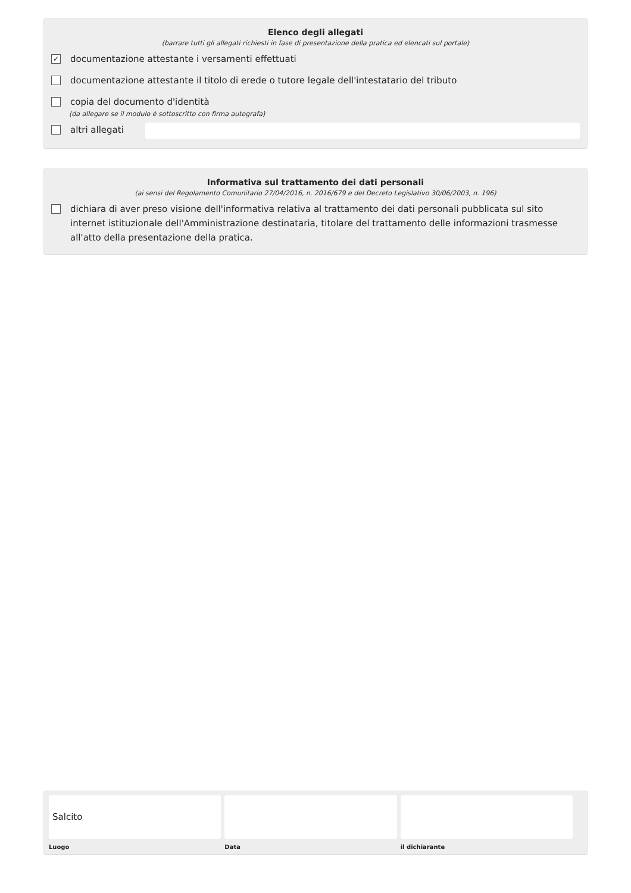Elenco degli allegati
(barrare tutti gli allegati richiesti in fase di presentazione della pratica ed elencati sul portale)
✓ documentazione attestante i versamenti effettuati
documentazione attestante il titolo di erede o tutore legale dell'intestatario del tributo
copia del documento d'identità
(da allegare se il modulo è sottoscritto con firma autografa)
altri allegati
Informativa sul trattamento dei dati personali
(ai sensi del Regolamento Comunitario 27/04/2016, n. 2016/679 e del Decreto Legislativo 30/06/2003, n. 196)
dichiara di aver preso visione dell'informativa relativa al trattamento dei dati personali pubblicata sul sito internet istituzionale dell'Amministrazione destinataria, titolare del trattamento delle informazioni trasmesse all'atto della presentazione della pratica.
Salcito
Luogo
Data il dichiarante